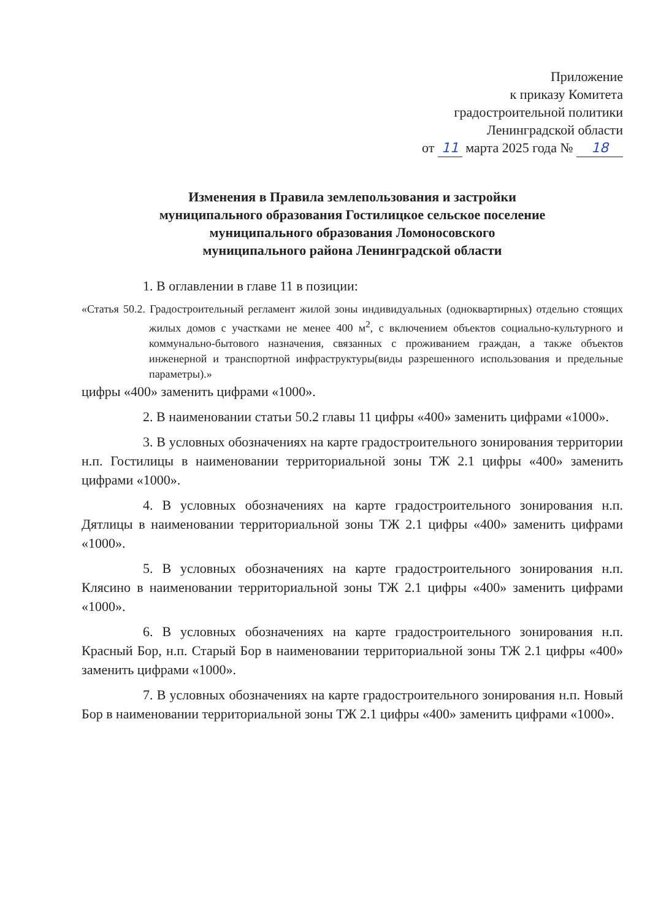Приложение
к приказу Комитета
градостроительной политики
Ленинградской области
от 11 марта 2025 года № 18
Изменения в Правила землепользования и застройки
муниципального образования Гостилицкое сельское поселение
муниципального образования Ломоносовского
муниципального района Ленинградской области
1. В оглавлении в главе 11 в позиции:
«Статья 50.2. Градостроительный регламент жилой зоны индивидуальных (одноквартирных) отдельно стоящих жилых домов с участками не менее 400 м<sup>2</sup>, с включением объектов социально-культурного и коммунально-бытового назначения, связанных с проживанием граждан, а также объектов инженерной и транспортной инфраструктуры(виды разрешенного использования и предельные параметры).»
цифры «400» заменить цифрами «1000».
2. В наименовании статьи 50.2 главы 11 цифры «400» заменить цифрами «1000».
3. В условных обозначениях на карте градостроительного зонирования территории н.п. Гостилицы в наименовании территориальной зоны ТЖ 2.1 цифры «400» заменить цифрами «1000».
4. В условных обозначениях на карте градостроительного зонирования н.п. Дятлицы в наименовании территориальной зоны ТЖ 2.1 цифры «400» заменить цифрами «1000».
5. В условных обозначениях на карте градостроительного зонирования н.п. Клясино в наименовании территориальной зоны ТЖ 2.1 цифры «400» заменить цифрами «1000».
6. В условных обозначениях на карте градостроительного зонирования н.п. Красный Бор, н.п. Старый Бор в наименовании территориальной зоны ТЖ 2.1 цифры «400» заменить цифрами «1000».
7. В условных обозначениях на карте градостроительного зонирования н.п. Новый Бор в наименовании территориальной зоны ТЖ 2.1 цифры «400» заменить цифрами «1000».